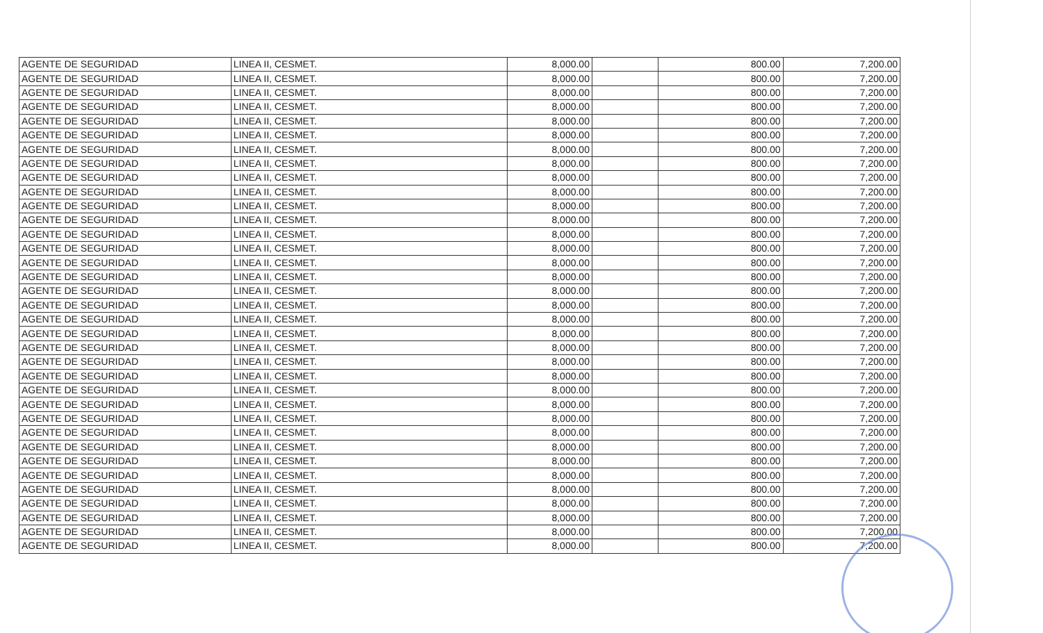| AGENTE DE SEGURIDAD | LINEA II, CESMET. | 8,000.00 | | 800.00 | 7,200.00 |
| AGENTE DE SEGURIDAD | LINEA II, CESMET. | 8,000.00 | | 800.00 | 7,200.00 |
| AGENTE DE SEGURIDAD | LINEA II, CESMET. | 8,000.00 | | 800.00 | 7,200.00 |
| AGENTE DE SEGURIDAD | LINEA II, CESMET. | 8,000.00 | | 800.00 | 7,200.00 |
| AGENTE DE SEGURIDAD | LINEA II, CESMET. | 8,000.00 | | 800.00 | 7,200.00 |
| AGENTE DE SEGURIDAD | LINEA II, CESMET. | 8,000.00 | | 800.00 | 7,200.00 |
| AGENTE DE SEGURIDAD | LINEA II, CESMET. | 8,000.00 | | 800.00 | 7,200.00 |
| AGENTE DE SEGURIDAD | LINEA II, CESMET. | 8,000.00 | | 800.00 | 7,200.00 |
| AGENTE DE SEGURIDAD | LINEA II, CESMET. | 8,000.00 | | 800.00 | 7,200.00 |
| AGENTE DE SEGURIDAD | LINEA II, CESMET. | 8,000.00 | | 800.00 | 7,200.00 |
| AGENTE DE SEGURIDAD | LINEA II, CESMET. | 8,000.00 | | 800.00 | 7,200.00 |
| AGENTE DE SEGURIDAD | LINEA II, CESMET. | 8,000.00 | | 800.00 | 7,200.00 |
| AGENTE DE SEGURIDAD | LINEA II, CESMET. | 8,000.00 | | 800.00 | 7,200.00 |
| AGENTE DE SEGURIDAD | LINEA II, CESMET. | 8,000.00 | | 800.00 | 7,200.00 |
| AGENTE DE SEGURIDAD | LINEA II, CESMET. | 8,000.00 | | 800.00 | 7,200.00 |
| AGENTE DE SEGURIDAD | LINEA II, CESMET. | 8,000.00 | | 800.00 | 7,200.00 |
| AGENTE DE SEGURIDAD | LINEA II, CESMET. | 8,000.00 | | 800.00 | 7,200.00 |
| AGENTE DE SEGURIDAD | LINEA II, CESMET. | 8,000.00 | | 800.00 | 7,200.00 |
| AGENTE DE SEGURIDAD | LINEA II, CESMET. | 8,000.00 | | 800.00 | 7,200.00 |
| AGENTE DE SEGURIDAD | LINEA II, CESMET. | 8,000.00 | | 800.00 | 7,200.00 |
| AGENTE DE SEGURIDAD | LINEA II, CESMET. | 8,000.00 | | 800.00 | 7,200.00 |
| AGENTE DE SEGURIDAD | LINEA II, CESMET. | 8,000.00 | | 800.00 | 7,200.00 |
| AGENTE DE SEGURIDAD | LINEA II, CESMET. | 8,000.00 | | 800.00 | 7,200.00 |
| AGENTE DE SEGURIDAD | LINEA II, CESMET. | 8,000.00 | | 800.00 | 7,200.00 |
| AGENTE DE SEGURIDAD | LINEA II, CESMET. | 8,000.00 | | 800.00 | 7,200.00 |
| AGENTE DE SEGURIDAD | LINEA II, CESMET. | 8,000.00 | | 800.00 | 7,200.00 |
| AGENTE DE SEGURIDAD | LINEA II, CESMET. | 8,000.00 | | 800.00 | 7,200.00 |
| AGENTE DE SEGURIDAD | LINEA II, CESMET. | 8,000.00 | | 800.00 | 7,200.00 |
| AGENTE DE SEGURIDAD | LINEA II, CESMET. | 8,000.00 | | 800.00 | 7,200.00 |
| AGENTE DE SEGURIDAD | LINEA II, CESMET. | 8,000.00 | | 800.00 | 7,200.00 |
| AGENTE DE SEGURIDAD | LINEA II, CESMET. | 8,000.00 | | 800.00 | 7,200.00 |
| AGENTE DE SEGURIDAD | LINEA II, CESMET. | 8,000.00 | | 800.00 | 7,200.00 |
| AGENTE DE SEGURIDAD | LINEA II, CESMET. | 8,000.00 | | 800.00 | 7,200.00 |
| AGENTE DE SEGURIDAD | LINEA II, CESMET. | 8,000.00 | | 800.00 | 7,200.00 |
| AGENTE DE SEGURIDAD | LINEA II, CESMET. | 8,000.00 | | 800.00 | 7,200.00 |